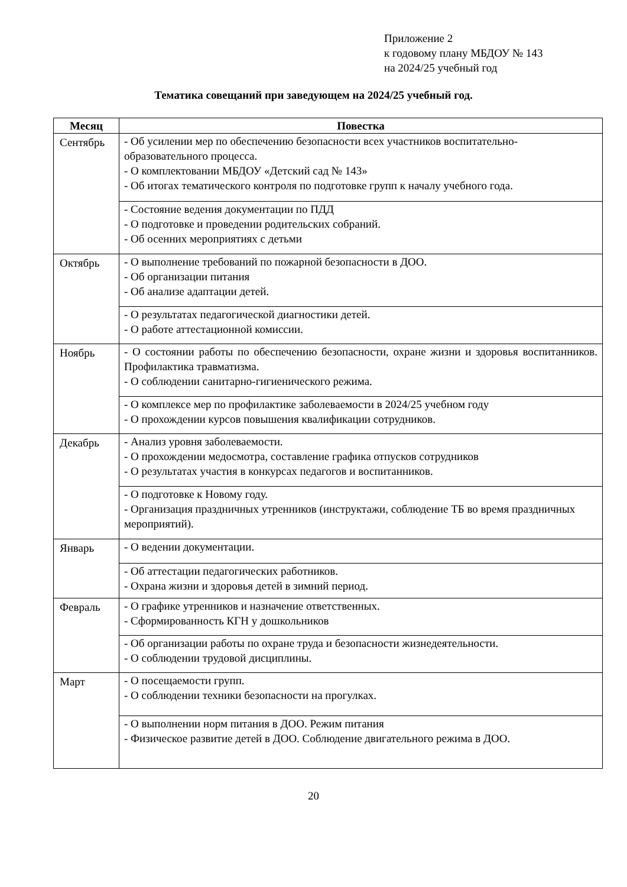Приложение 2
к годовому плану МБДОУ № 143
на 2024/25 учебный год
Тематика совещаний при заведующем на 2024/25 учебный год.
| Месяц | Повестка |
| --- | --- |
| Сентябрь | - Об усилении мер по обеспечению безопасности всех участников воспитательно-образовательного процесса. - О комплектовании МБДОУ «Детский сад № 143» - Об итогах тематического контроля по подготовке групп к началу учебного года. |
| | - Состояние ведения документации по ПДД - О подготовке и проведении родительских собраний. - Об осенних мероприятиях с детьми |
| Октябрь | - О выполнение требований по пожарной безопасности в ДОО. - Об организации питания - Об анализе адаптации детей. |
| | - О результатах педагогической диагностики детей. - О работе аттестационной комиссии. |
| Ноябрь | - О состоянии работы по обеспечению безопасности, охране жизни и здоровья воспитанников. Профилактика травматизма. - О соблюдении санитарно-гигиенического режима. |
| | - О комплексе мер по профилактике заболеваемости в 2024/25 учебном году - О прохождении курсов повышения квалификации сотрудников. |
| Декабрь | - Анализ уровня заболеваемости. - О прохождении медосмотра, составление графика отпусков сотрудников - О результатах участия в конкурсах педагогов и воспитанников. |
| | - О подготовке к Новому году. - Организация праздничных утренников (инструктажи, соблюдение ТБ во время праздничных мероприятий). |
| Январь | - О ведении документации. |
| | - Об аттестации педагогических работников. - Охрана жизни и здоровья детей в зимний период. |
| Февраль | - О графике утренников и назначение ответственных. - Сформированность КГН у дошкольников |
| | - Об организации работы по охране труда и безопасности жизнедеятельности. - О соблюдении трудовой дисциплины. |
| Март | - О посещаемости групп. - О соблюдении техники безопасности на прогулках. |
| | - О выполнении норм питания в ДОО. Режим питания - Физическое развитие детей в ДОО. Соблюдение двигательного режима в ДОО. |
20